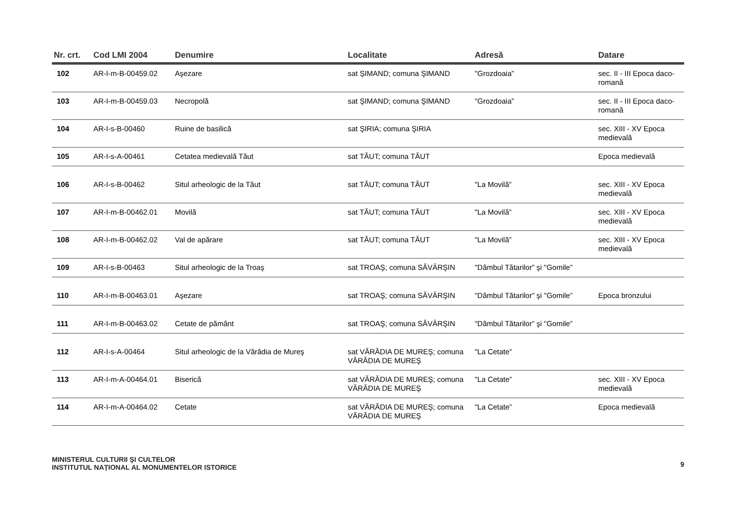| Nr. crt. | Cod LMI 2004 | Denumire | Localitate | Adresă | Datare |
| --- | --- | --- | --- | --- | --- |
| 102 | AR-I-m-B-00459.02 | Aşezare | sat ŞIMAND; comuna ŞIMAND | "Grozdoaia” | sec. II - III Epoca daco-romană |
| 103 | AR-I-m-B-00459.03 | Necropolă | sat ŞIMAND; comuna ŞIMAND | "Grozdoaia” | sec. II - III Epoca daco-romană |
| 104 | AR-I-s-B-00460 | Ruine de basilică | sat ŞIRIA; comuna ŞIRIA | | sec. XIII - XV Epoca medievală |
| 105 | AR-I-s-A-00461 | Cetatea medievală Tăut | sat TĂUT; comuna TĂUT | | Epoca medievală |
| 106 | AR-I-s-B-00462 | Situl arheologic de la Tăut | sat TĂUT; comuna TĂUT | "La Movilă” | sec. XIII - XV Epoca medievală |
| 107 | AR-I-m-B-00462.01 | Movilă | sat TĂUT; comuna TĂUT | "La Movilă” | sec. XIII - XV Epoca medievală |
| 108 | AR-I-m-B-00462.02 | Val de apărare | sat TĂUT; comuna TĂUT | "La Movilă” | sec. XIII - XV Epoca medievală |
| 109 | AR-I-s-B-00463 | Situl arheologic de la Troaş | sat TROAŞ; comuna SĂVÂRŞIN | "Dâmbul Tătarilor” şi "Gomile” | |
| 110 | AR-I-m-B-00463.01 | Aşezare | sat TROAŞ; comuna SĂVÂRŞIN | "Dâmbul Tătarilor” şi "Gomile” | Epoca bronzului |
| 111 | AR-I-m-B-00463.02 | Cetate de pământ | sat TROAŞ; comuna SĂVÂRŞIN | "Dâmbul Tătarilor” şi "Gomile” | |
| 112 | AR-I-s-A-00464 | Situl arheologic de la Vărădia de Mureş | sat VĂRĂDIA DE MUREŞ; comuna VĂRĂDIA DE MUREŞ | "La Cetate” | |
| 113 | AR-I-m-A-00464.01 | Biserică | sat VĂRĂDIA DE MUREŞ; comuna VĂRĂDIA DE MUREŞ | "La Cetate” | sec. XIII - XV Epoca medievală |
| 114 | AR-I-m-A-00464.02 | Cetate | sat VĂRĂDIA DE MUREŞ; comuna VĂRĂDIA DE MUREŞ | "La Cetate” | Epoca medievală |
MINISTERUL CULTURII ŞI CULTELOR
INSTITUTUL NAȚIONAL AL MONUMENTELOR ISTORICE
9